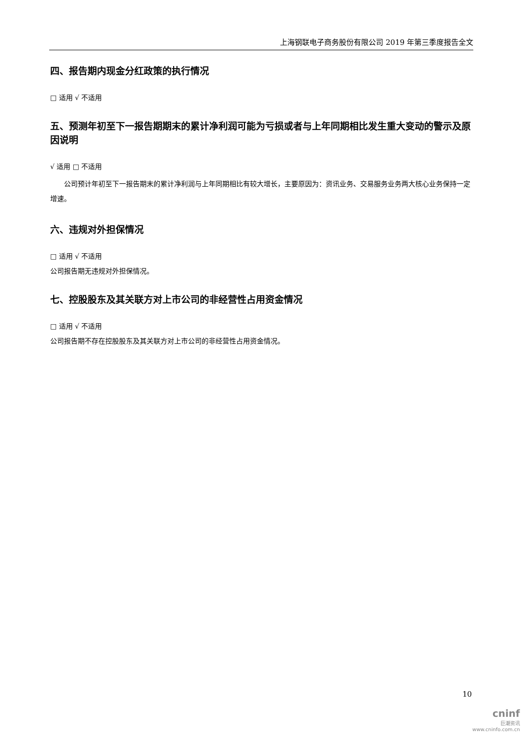上海钢联电子商务股份有限公司 2019 年第三季度报告全文
四、报告期内现金分红政策的执行情况
□ 适用 √ 不适用
五、预测年初至下一报告期期末的累计净利润可能为亏损或者与上年同期相比发生重大变动的警示及原因说明
√ 适用 □ 不适用
公司预计年初至下一报告期末的累计净利润与上年同期相比有较大增长，主要原因为：资讯业务、交易服务业务两大核心业务保持一定增速。
六、违规对外担保情况
□ 适用 √ 不适用
公司报告期无违规对外担保情况。
七、控股股东及其关联方对上市公司的非经营性占用资金情况
□ 适用 √ 不适用
公司报告期不存在控股股东及其关联方对上市公司的非经营性占用资金情况。
10
cninf
巨潮资讯
www.cninfo.com.cn